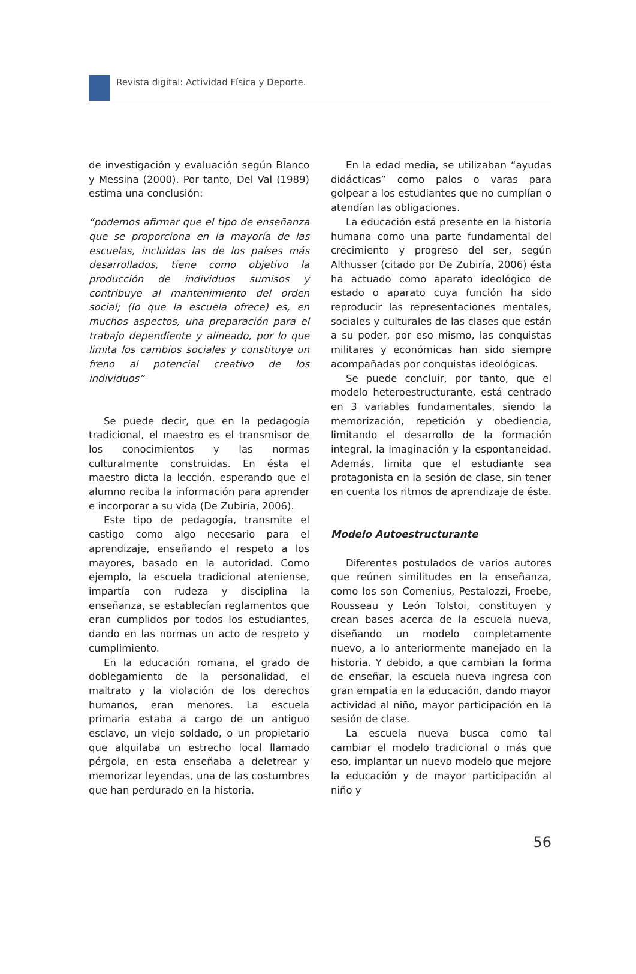Revista digital: Actividad Física y Deporte.
de investigación y evaluación según Blanco y Messina (2000). Por tanto, Del Val (1989) estima una conclusión:
“podemos afirmar que el tipo de enseñanza que se proporciona en la mayoría de las escuelas, incluidas las de los países más desarrollados, tiene como objetivo la producción de individuos sumisos y contribuye al mantenimiento del orden social; (lo que la escuela ofrece) es, en muchos aspectos, una preparación para el trabajo dependiente y alineado, por lo que limita los cambios sociales y constituye un freno al potencial creativo de los individuos”
Se puede decir, que en la pedagogía tradicional, el maestro es el transmisor de los conocimientos y las normas culturalmente construidas. En ésta el maestro dicta la lección, esperando que el alumno reciba la información para aprender e incorporar a su vida (De Zubiría, 2006).
Este tipo de pedagogía, transmite el castigo como algo necesario para el aprendizaje, enseñando el respeto a los mayores, basado en la autoridad. Como ejemplo, la escuela tradicional ateniense, impartía con rudeza y disciplina la enseñanza, se establecían reglamentos que eran cumplidos por todos los estudiantes, dando en las normas un acto de respeto y cumplimiento.
En la educación romana, el grado de doblegamiento de la personalidad, el maltrato y la violación de los derechos humanos, eran menores. La escuela primaria estaba a cargo de un antiguo esclavo, un viejo soldado, o un propietario que alquilaba un estrecho local llamado pérgola, en esta enseñaba a deletrear y memorizar leyendas, una de las costumbres que han perdurado en la historia.
En la edad media, se utilizaban “ayudas didácticas” como palos o varas para golpear a los estudiantes que no cumplían o atendían las obligaciones.
La educación está presente en la historia humana como una parte fundamental del crecimiento y progreso del ser, según Althusser (citado por De Zubiría, 2006) ésta ha actuado como aparato ideológico de estado o aparato cuya función ha sido reproducir las representaciones mentales, sociales y culturales de las clases que están a su poder, por eso mismo, las conquistas militares y económicas han sido siempre acompañadas por conquistas ideológicas.
Se puede concluir, por tanto, que el modelo heteroestructurante, está centrado en 3 variables fundamentales, siendo la memorización, repetición y obediencia, limitando el desarrollo de la formación integral, la imaginación y la espontaneidad. Además, limita que el estudiante sea protagonista en la sesión de clase, sin tener en cuenta los ritmos de aprendizaje de éste.
Modelo Autoestructurante
Diferentes postulados de varios autores que reúnen similitudes en la enseñanza, como los son Comenius, Pestalozzi, Froebe, Rousseau y León Tolstoi, constituyen y crean bases acerca de la escuela nueva, diseñando un modelo completamente nuevo, a lo anteriormente manejado en la historia. Y debido, a que cambian la forma de enseñar, la escuela nueva ingresa con gran empatía en la educación, dando mayor actividad al niño, mayor participación en la sesión de clase.
La escuela nueva busca como tal cambiar el modelo tradicional o más que eso, implantar un nuevo modelo que mejore la educación y de mayor participación al niño y
56